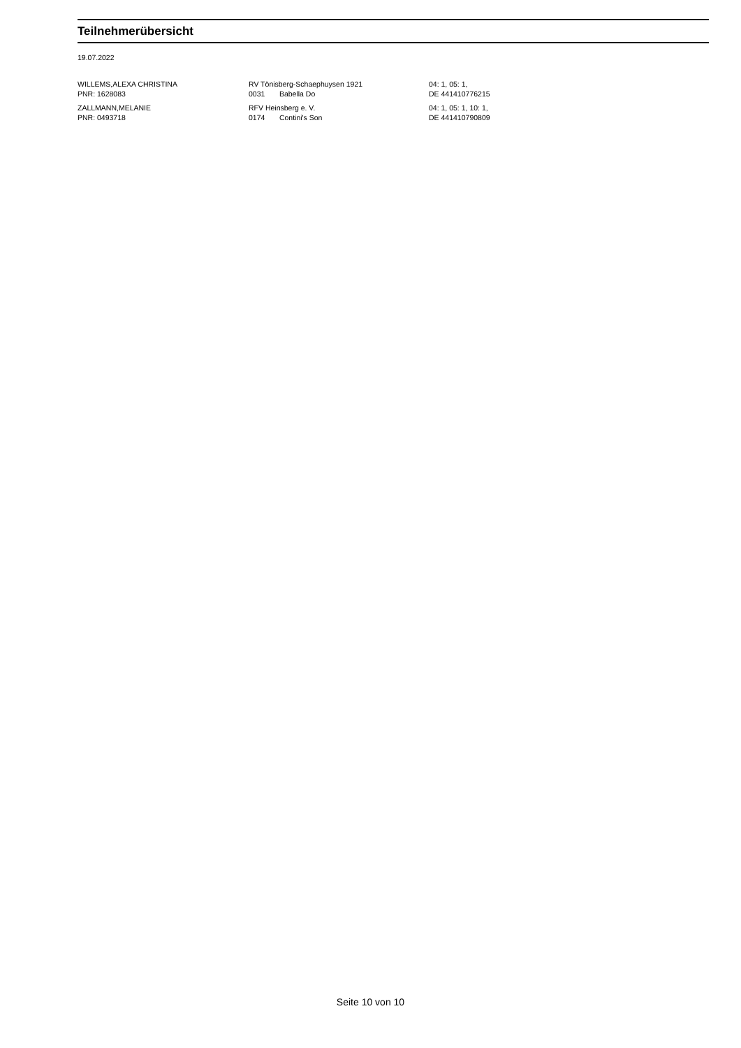Teilnehmerübersicht
19.07.2022
| WILLEMS,ALEXA CHRISTINA PNR: 1628083 | RV Tönisberg-Schaephuysen 1921 0031 Babella Do | 04: 1, 05: 1, DE 441410776215 |
| ZALLMANN,MELANIE PNR: 0493718 | RFV Heinsberg e. V. 0174 Contini's Son | 04: 1, 05: 1, 10: 1, DE 441410790809 |
Seite 10 von 10